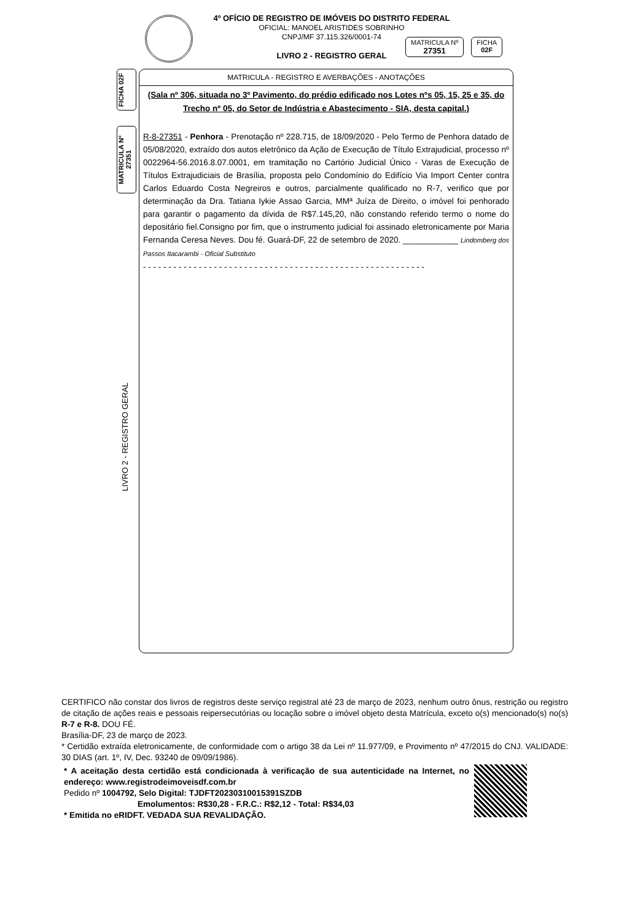4º OFÍCIO DE REGISTRO DE IMÓVEIS DO DISTRITO FEDERAL
OFICIAL: MANOEL ARISTIDES SOBRINHO
CNPJ/MF 37.115.326/0001-74
LIVRO 2 - REGISTRO GERAL
MATRICULA Nº
27351
FICHA
02F
FICHA 02F
MATRICULA Nº 27351
LIVRO 2 - REGISTRO GERAL
MATRICULA - REGISTRO E AVERBAÇÕES - ANOTAÇÕES
(Sala nº 306, situada no 3º Pavimento, do prédio edificado nos Lotes nºs 05, 15, 25 e 35, do Trecho nº 05, do Setor de Indústria e Abastecimento - SIA, desta capital.)
R-8-27351 - Penhora - Prenotação nº 228.715, de 18/09/2020 - Pelo Termo de Penhora datado de 05/08/2020, extraído dos autos eletrônico da Ação de Execução de Título Extrajudicial, processo nº 0022964-56.2016.8.07.0001, em tramitação no Cartório Judicial Único - Varas de Execução de Títulos Extrajudiciais de Brasília, proposta pelo Condomínio do Edifício Via Import Center contra Carlos Eduardo Costa Negreiros e outros, parcialmente qualificado no R-7, verifico que por determinação da Dra. Tatiana Iykie Assao Garcia, MMª Juíza de Direito, o imóvel foi penhorado para garantir o pagamento da dívida de R$7.145,20, não constando referido termo o nome do depositário fiel.Consigno por fim, que o instrumento judicial foi assinado eletronicamente por Maria Fernanda Ceresa Neves. Dou fé. Guará-DF, 22 de setembro de 2020. ____________ Lindomberg dos Passos Itacarambi - Oficial Substituto
- - - - - - - - - - - - - - - - - - - - - - - - - - - - - - - - - - - - - - - - - - - - - - - - - - - - - - - -
CERTIFICO não constar dos livros de registros deste serviço registral até 23 de março de 2023, nenhum outro ônus, restrição ou registro de citação de ações reais e pessoais reipersecutórias ou locação sobre o imóvel objeto desta Matrícula, exceto o(s) mencionado(s) no(s) R-7 e R-8. DOU FÉ.
Brasília-DF, 23 de março de 2023.
* Certidão extraída eletronicamente, de conformidade com o artigo 38 da Lei nº 11.977/09, e Provimento nº 47/2015 do CNJ. VALIDADE: 30 DIAS (art. 1º, IV, Dec. 93240 de 09/09/1986).
* A aceitação desta certidão está condicionada à verificação de sua autenticidade na Internet, no endereço: www.registrodeimoveisdf.com.br
Pedido nº 1004792, Selo Digital: TJDFT20230310015391SZDB
Emolumentos: R$30,28 - F.R.C.: R$2,12 - Total: R$34,03
* Emitida no eRIDFT. VEDADA SUA REVALIDAÇÃO.